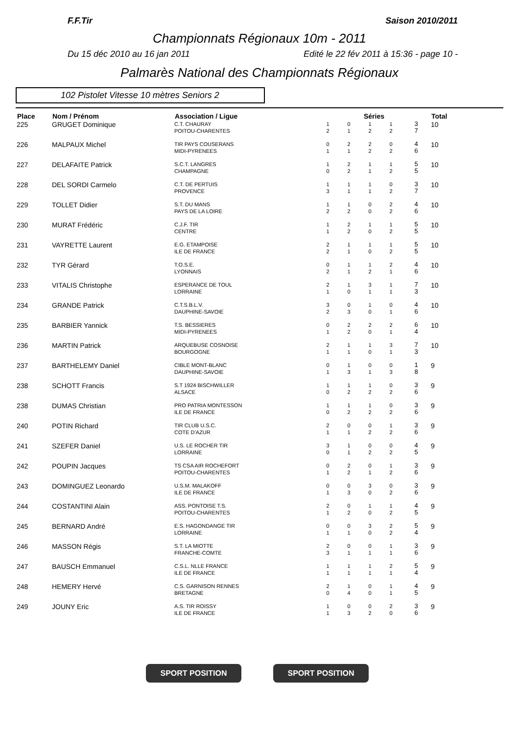F.F.Tir Saison 2010/2011
Championnats Régionaux 10m - 2011
Du 15 déc 2010 au 16 jan 2011 Edité le 22 fév 2011 à 15:36 - page 10 -
Palmarès National des Championnats Régionaux
102 Pistolet Vitesse 10 mètres Seniors 2
| Place | Nom / Prénom | Association / Ligue | Séries | | | | | Total |
| --- | --- | --- | --- | --- | --- | --- | --- | --- |
| 225 | GRUGET Dominique | C.T. CHAURAY POITOU-CHARENTES | 1 2 | 0 1 | 1 2 | 1 2 | 3 7 | 10 |
| 226 | MALPAUX Michel | TIR PAYS COUSERANS MIDI-PYRENEES | 0 1 | 2 1 | 2 2 | 0 2 | 4 6 | 10 |
| 227 | DELAFAITE Patrick | S.C.T. LANGRES CHAMPAGNE | 1 0 | 2 2 | 1 1 | 1 2 | 5 5 | 10 |
| 228 | DEL SORDI Carmelo | C.T. DE PERTUIS PROVENCE | 1 3 | 1 1 | 1 1 | 0 2 | 3 7 | 10 |
| 229 | TOLLET Didier | S.T. DU MANS PAYS DE LA LOIRE | 1 2 | 1 2 | 0 0 | 2 2 | 4 6 | 10 |
| 230 | MURAT Frédéric | C.J.F. TIR CENTRE | 1 1 | 2 2 | 1 0 | 1 2 | 5 5 | 10 |
| 231 | VAYRETTE Laurent | E.G. ETAMPOISE ILE DE FRANCE | 2 2 | 1 1 | 1 0 | 1 2 | 5 5 | 10 |
| 232 | TYR Gérard | T.O.S.E. LYONNAIS | 0 2 | 1 1 | 1 2 | 2 1 | 4 6 | 10 |
| 233 | VITALIS Christophe | ESPERANCE DE TOUL LORRAINE | 2 1 | 1 0 | 3 1 | 1 1 | 7 3 | 10 |
| 234 | GRANDE Patrick | C.T.S.B.L.V. DAUPHINE-SAVOIE | 3 2 | 0 3 | 1 0 | 0 1 | 4 6 | 10 |
| 235 | BARBIER Yannick | T.S. BESSIERES MIDI-PYRENEES | 0 1 | 2 2 | 2 0 | 2 1 | 6 4 | 10 |
| 236 | MARTIN Patrick | ARQUEBUSE COSNOISE BOURGOGNE | 2 1 | 1 1 | 1 0 | 3 1 | 7 3 | 10 |
| 237 | BARTHELEMY Daniel | CIBLE MONT-BLANC DAUPHINE-SAVOIE | 0 1 | 1 3 | 0 1 | 0 3 | 1 8 | 9 |
| 238 | SCHOTT Francis | S.T 1924 BISCHWILLER ALSACE | 1 0 | 1 2 | 1 2 | 0 2 | 3 6 | 9 |
| 238 | DUMAS Christian | PRO PATRIA MONTESSON ILE DE FRANCE | 1 0 | 1 2 | 1 2 | 0 2 | 3 6 | 9 |
| 240 | POTIN Richard | TIR CLUB U.S.C. COTE D'AZUR | 2 1 | 0 1 | 0 2 | 1 2 | 3 6 | 9 |
| 241 | SZEFER Daniel | U.S. LE ROCHER TIR LORRAINE | 3 0 | 1 1 | 0 2 | 0 2 | 4 5 | 9 |
| 242 | POUPIN Jacques | TS CSA AIR ROCHEFORT POITOU-CHARENTES | 0 1 | 2 2 | 0 1 | 1 2 | 3 6 | 9 |
| 243 | DOMINGUEZ Leonardo | U.S.M. MALAKOFF ILE DE FRANCE | 0 1 | 0 3 | 3 0 | 0 2 | 3 6 | 9 |
| 244 | COSTANTINI Alain | ASS. PONTOISE T.S. POITOU-CHARENTES | 2 1 | 0 2 | 1 0 | 1 2 | 4 5 | 9 |
| 245 | BERNARD André | E.S. HAGONDANGE TIR LORRAINE | 0 1 | 0 1 | 3 0 | 2 2 | 5 4 | 9 |
| 246 | MASSON Régis | S.T. LA MIOTTE FRANCHE-COMTE | 2 3 | 0 1 | 0 1 | 1 1 | 3 6 | 9 |
| 247 | BAUSCH Emmanuel | C.S.L. NLLE FRANCE ILE DE FRANCE | 1 1 | 1 1 | 1 1 | 2 1 | 5 4 | 9 |
| 248 | HEMERY Hervé | C.S. GARNISON RENNES BRETAGNE | 2 0 | 1 4 | 0 0 | 1 1 | 4 5 | 9 |
| 249 | JOUNY Eric | A.S. TIR ROISSY ILE DE FRANCE | 1 1 | 0 3 | 0 2 | 2 0 | 3 6 | 9 |
SPORT POSITION SPORT POSITION